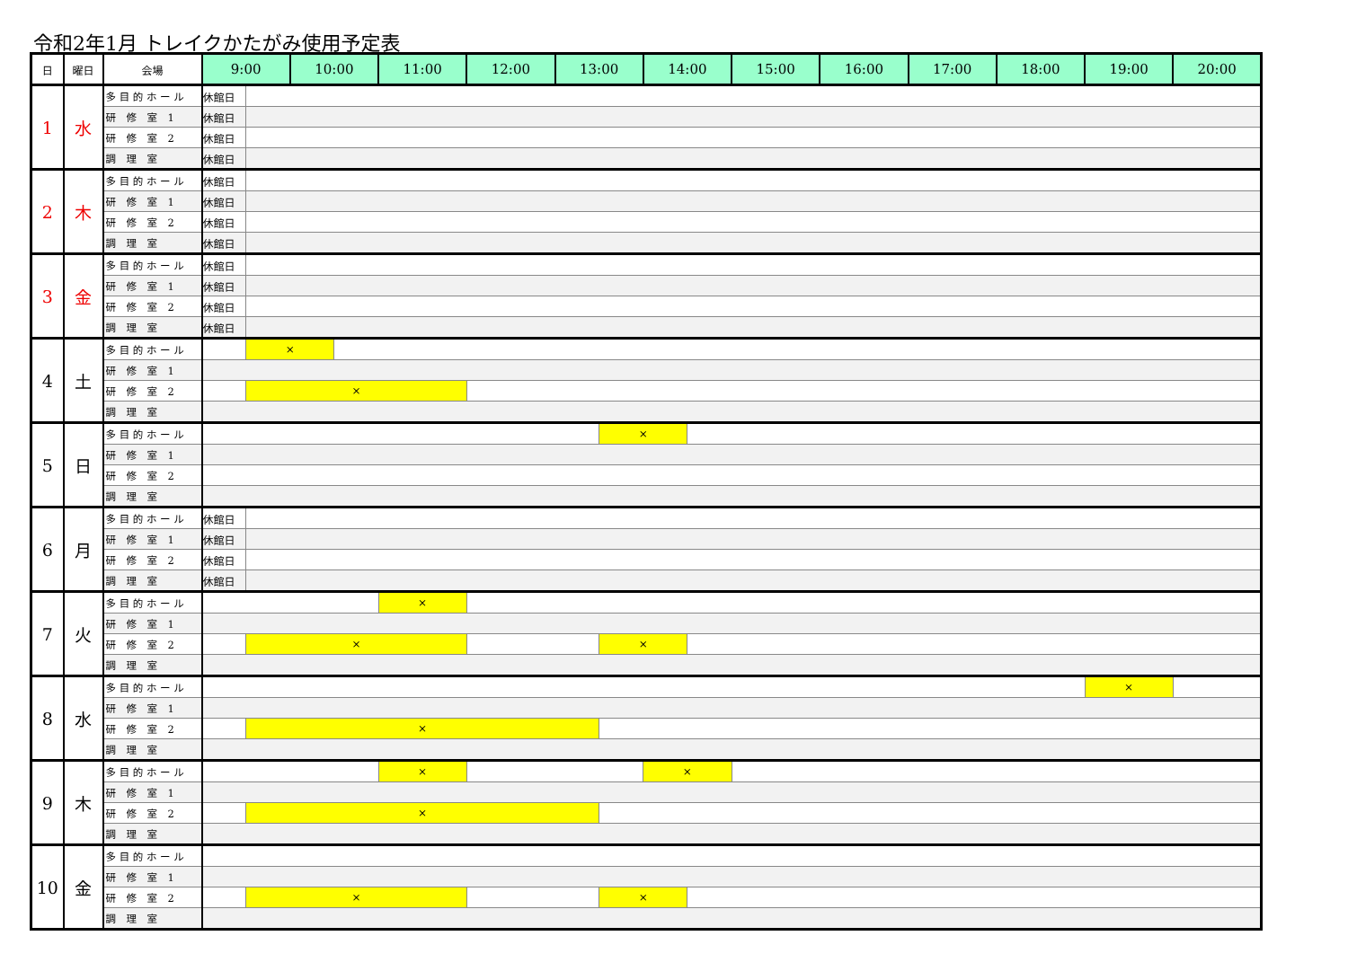令和2年1月 トレイクかたがみ使用予定表
| 日 | 曜日 | 会場 | 9:00 | | 10:00 | | 11:00 | 12:00 | 13:00 | | 14:00 | | 15:00 | 16:00 | 17:00 | 18:00 | 19:00 | 20:00 |
| --- | --- | --- | --- | --- | --- | --- | --- | --- | --- | --- | --- | --- | --- | --- | --- | --- | --- | --- |
| 1 | 水 | 多 目 的 ホ ー ル | 休館日 | | | | | | | | | | | | | | | |
| | | 研 修 室 1 | 休館日 | | | | | | | | | | | | | | | |
| | | 研 修 室 2 | 休館日 | | | | | | | | | | | | | | | |
| | | 調 理 室 | 休館日 | | | | | | | | | | | | | | | |
| 2 | 木 | 多 目 的 ホ ー ル | 休館日 | | | | | | | | | | | | | | | |
| | | 研 修 室 1 | 休館日 | | | | | | | | | | | | | | | |
| | | 研 修 室 2 | 休館日 | | | | | | | | | | | | | | | |
| | | 調 理 室 | 休館日 | | | | | | | | | | | | | | | |
| 3 | 金 | 多 目 的 ホ ー ル | 休館日 | | | | | | | | | | | | | | | |
| | | 研 修 室 1 | 休館日 | | | | | | | | | | | | | | | |
| | | 研 修 室 2 | 休館日 | | | | | | | | | | | | | | | |
| | | 調 理 室 | 休館日 | | | | | | | | | | | | | | | |
| 4 | 土 | 多 目 的 ホ ー ル | | × | | | | | | | | | | | | | | |
| | | 研 修 室 1 | | | | | | | | | | | | | | | | |
| | | 研 修 室 2 | | × | | | | | | | | | | | | | | |
| | | 調 理 室 | | | | | | | | | | | | | | | | |
| 5 | 日 | 多 目 的 ホ ー ル | | | | | | | | × | | | | | | | | |
| | | 研 修 室 1 | | | | | | | | | | | | | | | | |
| | | 研 修 室 2 | | | | | | | | | | | | | | | | |
| | | 調 理 室 | | | | | | | | | | | | | | | | |
| 6 | 月 | 多 目 的 ホ ー ル | 休館日 | | | | | | | | | | | | | | | |
| | | 研 修 室 1 | 休館日 | | | | | | | | | | | | | | | |
| | | 研 修 室 2 | 休館日 | | | | | | | | | | | | | | | |
| | | 調 理 室 | 休館日 | | | | | | | | | | | | | | | |
| 7 | 火 | 多 目 的 ホ ー ル | | | | | × | | | | | | | | | | | |
| | | 研 修 室 1 | | | | | | | | | | | | | | | | |
| | | 研 修 室 2 | | × | | | | | | × | | | | | | | | |
| | | 調 理 室 | | | | | | | | | | | | | | | | |
| 8 | 水 | 多 目 的 ホ ー ル | | | | | | | | | | | | | | | × | |
| | | 研 修 室 1 | | | | | | | | | | | | | | | | |
| | | 研 修 室 2 | | × | | | | | | | | | | | | | | |
| | | 調 理 室 | | | | | | | | | | | | | | | | |
| 9 | 木 | 多 目 的 ホ ー ル | | | | | × | | | | × | | | | | | | |
| | | 研 修 室 1 | | | | | | | | | | | | | | | | |
| | | 研 修 室 2 | | × | | | | | | | | | | | | | | |
| | | 調 理 室 | | | | | | | | | | | | | | | | |
| 10 | 金 | 多 目 的 ホ ー ル | | | | | | | | | | | | | | | | |
| | | 研 修 室 1 | | | | | | | | | | | | | | | | |
| | | 研 修 室 2 | | × | | | | | | × | | | | | | | | |
| | | 調 理 室 | | | | | | | | | | | | | | | | |